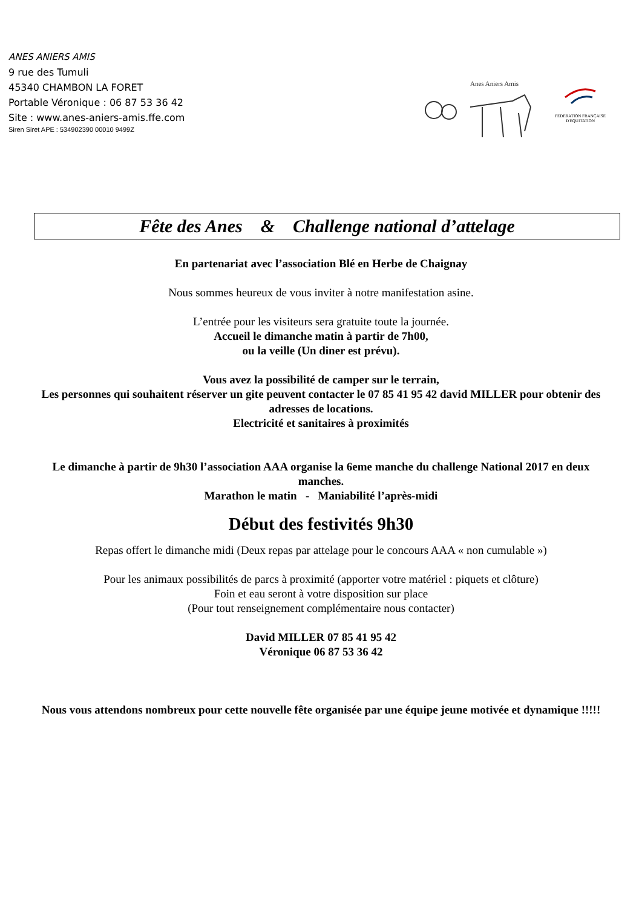ANES ANIERS AMIS
9 rue des Tumuli
45340 CHAMBON LA FORET
Portable Véronique : 06 87 53 36 42
Site : www.anes-aniers-amis.ffe.com
Siren Siret APE : 534902390 00010 9499Z
Anes Aniers Amis
FEDERATION FRANÇAISE
D'EQUITATION
Fête des Anes & Challenge national d’attelage
En partenariat avec l’association Blé en Herbe de Chaignay
Nous sommes heureux de vous inviter à notre manifestation asine.
L’entrée pour les visiteurs sera gratuite toute la journée.
Accueil le dimanche matin à partir de 7h00,
ou la veille (Un diner est prévu).
Vous avez la possibilité de camper sur le terrain,
Les personnes qui souhaitent réserver un gite peuvent contacter le 07 85 41 95 42 david MILLER pour obtenir des adresses de locations.
Electricité et sanitaires à proximités
Le dimanche à partir de 9h30 l’association AAA organise la 6eme manche du challenge National 2017 en deux manches.
Marathon le matin - Maniabilité l’après-midi
Début des festivités 9h30
Repas offert le dimanche midi (Deux repas par attelage pour le concours AAA « non cumulable »)
Pour les animaux possibilités de parcs à proximité (apporter votre matériel : piquets et clôture)
Foin et eau seront à votre disposition sur place
(Pour tout renseignement complémentaire nous contacter)
David MILLER 07 85 41 95 42
Véronique 06 87 53 36 42
Nous vous attendons nombreux pour cette nouvelle fête organisée par une équipe jeune motivée et dynamique !!!!!